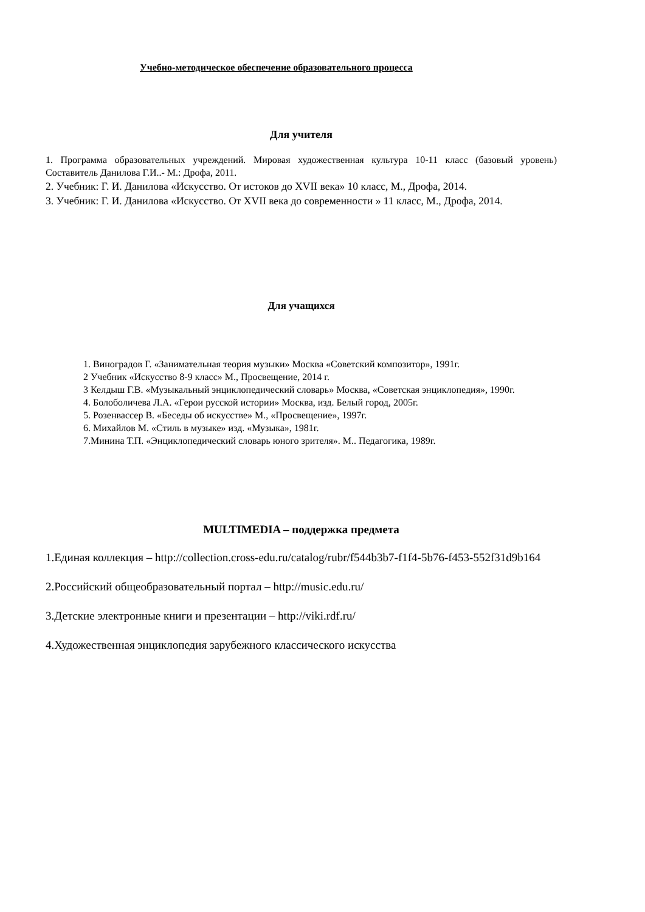Учебно-методическое обеспечение образовательного процесса
Для учителя
1. Программа образовательных учреждений. Мировая художественная культура 10-11 класс (базовый уровень) Составитель Данилова Г.И..- М.: Дрофа, 2011.
2. Учебник: Г. И. Данилова «Искусство. От истоков до XVII века» 10 класс, М., Дрофа, 2014.
3. Учебник: Г. И. Данилова «Искусство. От XVII века до современности » 11 класс, М., Дрофа, 2014.
Для учащихся
1. Виноградов Г. «Занимательная теория музыки» Москва «Советский композитор», 1991г.
2 Учебник «Искусство 8-9 класс» М., Просвещение, 2014 г.
3 Келдыш Г.В. «Музыкальный энциклопедический словарь» Москва, «Советская энциклопедия», 1990г.
4. Болоболичева Л.А. «Герои русской истории» Москва, изд. Белый город, 2005г.
5. Розенвассер В. «Беседы об искусстве» М., «Просвещение», 1997г.
6. Михайлов М. «Стиль в музыке» изд. «Музыка», 1981г.
7.Минина Т.П. «Энциклопедический словарь юного зрителя». М.. Педагогика, 1989г.
MULTIMEDIA – поддержка предмета
1.Единая коллекция – http://collection.cross-edu.ru/catalog/rubr/f544b3b7-f1f4-5b76-f453-552f31d9b164
2.Российский общеобразовательный портал – http://music.edu.ru/
3.Детские электронные книги и презентации – http://viki.rdf.ru/
4.Художественная энциклопедия зарубежного классического искусства